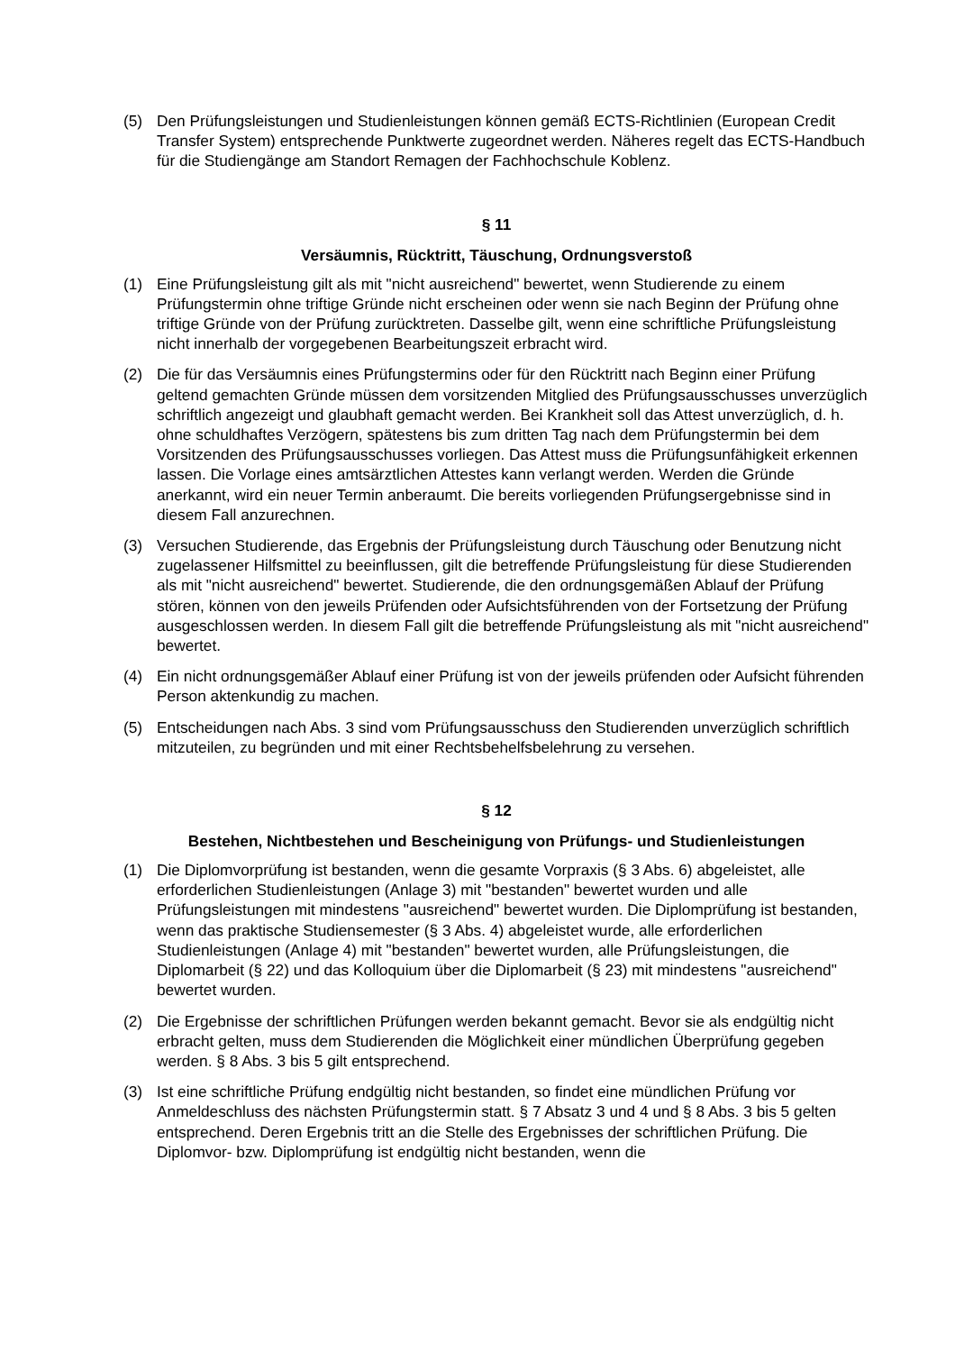(5) Den Prüfungsleistungen und Studienleistungen können gemäß ECTS-Richtlinien (European Credit Transfer System) entsprechende Punktwerte zugeordnet werden. Näheres regelt das ECTS-Handbuch für die Studiengänge am Standort Remagen der Fachhochschule Koblenz.
§ 11
Versäumnis, Rücktritt, Täuschung, Ordnungsverstoß
(1) Eine Prüfungsleistung gilt als mit "nicht ausreichend" bewertet, wenn Studierende zu einem Prüfungstermin ohne triftige Gründe nicht erscheinen oder wenn sie nach Beginn der Prüfung ohne triftige Gründe von der Prüfung zurücktreten. Dasselbe gilt, wenn eine schriftliche Prüfungsleistung nicht innerhalb der vorgegebenen Bearbeitungszeit erbracht wird.
(2) Die für das Versäumnis eines Prüfungstermins oder für den Rücktritt nach Beginn einer Prüfung geltend gemachten Gründe müssen dem vorsitzenden Mitglied des Prüfungsausschusses unverzüglich schriftlich angezeigt und glaubhaft gemacht werden. Bei Krankheit soll das Attest unverzüglich, d. h. ohne schuldhaftes Verzögern, spätestens bis zum dritten Tag nach dem Prüfungstermin bei dem Vorsitzenden des Prüfungsausschusses vorliegen. Das Attest muss die Prüfungsunfähigkeit erkennen lassen. Die Vorlage eines amtsärztlichen Attestes kann verlangt werden. Werden die Gründe anerkannt, wird ein neuer Termin anberaumt. Die bereits vorliegenden Prüfungsergebnisse sind in diesem Fall anzurechnen.
(3) Versuchen Studierende, das Ergebnis der Prüfungsleistung durch Täuschung oder Benutzung nicht zugelassener Hilfsmittel zu beeinflussen, gilt die betreffende Prüfungsleistung für diese Studierenden als mit "nicht ausreichend" bewertet. Studierende, die den ordnungsgemäßen Ablauf der Prüfung stören, können von den jeweils Prüfenden oder Aufsichtsführenden von der Fortsetzung der Prüfung ausgeschlossen werden. In diesem Fall gilt die betreffende Prüfungsleistung als mit "nicht ausreichend" bewertet.
(4) Ein nicht ordnungsgemäßer Ablauf einer Prüfung ist von der jeweils prüfenden oder Aufsicht führenden Person aktenkundig zu machen.
(5) Entscheidungen nach Abs. 3 sind vom Prüfungsausschuss den Studierenden unverzüglich schriftlich mitzuteilen, zu begründen und mit einer Rechtsbehelfsbelehrung zu versehen.
§ 12
Bestehen, Nichtbestehen und Bescheinigung von Prüfungs- und Studienleistungen
(1) Die Diplomvorprüfung ist bestanden, wenn die gesamte Vorpraxis (§ 3 Abs. 6) abgeleistet, alle erforderlichen Studienleistungen (Anlage 3) mit "bestanden" bewertet wurden und alle Prüfungsleistungen mit mindestens "ausreichend" bewertet wurden. Die Diplomprüfung ist bestanden, wenn das praktische Studiensemester (§ 3 Abs. 4) abgeleistet wurde, alle erforderlichen Studienleistungen (Anlage 4) mit "bestanden" bewertet wurden, alle Prüfungsleistungen, die Diplomarbeit (§ 22) und das Kolloquium über die Diplomarbeit (§ 23) mit mindestens "ausreichend" bewertet wurden.
(2) Die Ergebnisse der schriftlichen Prüfungen werden bekannt gemacht. Bevor sie als endgültig nicht erbracht gelten, muss dem Studierenden die Möglichkeit einer mündlichen Überprüfung gegeben werden. § 8 Abs. 3 bis 5 gilt entsprechend.
(3) Ist eine schriftliche Prüfung endgültig nicht bestanden, so findet eine mündlichen Prüfung vor Anmeldeschluss des nächsten Prüfungstermin statt. § 7 Absatz 3 und 4 und § 8 Abs. 3 bis 5 gelten entsprechend. Deren Ergebnis tritt an die Stelle des Ergebnisses der schriftlichen Prüfung. Die Diplomvor- bzw. Diplomprüfung ist endgültig nicht bestanden, wenn die